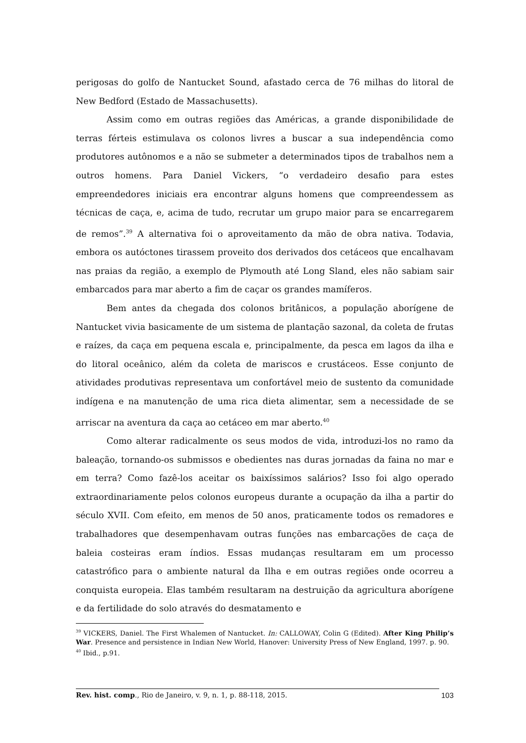perigosas do golfo de Nantucket Sound, afastado cerca de 76 milhas do litoral de New Bedford (Estado de Massachusetts).
Assim como em outras regiões das Américas, a grande disponibilidade de terras férteis estimulava os colonos livres a buscar a sua independência como produtores autônomos e a não se submeter a determinados tipos de trabalhos nem a outros homens. Para Daniel Vickers, “o verdadeiro desafio para estes empreendedores iniciais era encontrar alguns homens que compreendessem as técnicas de caça, e, acima de tudo, recrutar um grupo maior para se encarregarem de remos”.<sup>39</sup> A alternativa foi o aproveitamento da mão de obra nativa. Todavia, embora os autóctones tirassem proveito dos derivados dos cetáceos que encalhavam nas praias da região, a exemplo de Plymouth até Long Sland, eles não sabiam sair embarcados para mar aberto a fim de caçar os grandes mamíferos.
Bem antes da chegada dos colonos britânicos, a população aborígene de Nantucket vivia basicamente de um sistema de plantação sazonal, da coleta de frutas e raízes, da caça em pequena escala e, principalmente, da pesca em lagos da ilha e do litoral oceânico, além da coleta de mariscos e crustáceos. Esse conjunto de atividades produtivas representava um confortável meio de sustento da comunidade indígena e na manutenção de uma rica dieta alimentar, sem a necessidade de se arriscar na aventura da caça ao cetáceo em mar aberto.<sup>40</sup>
Como alterar radicalmente os seus modos de vida, introduzi-los no ramo da baleação, tornando-os submissos e obedientes nas duras jornadas da faina no mar e em terra? Como fazê-los aceitar os baixíssimos salários? Isso foi algo operado extraordinariamente pelos colonos europeus durante a ocupação da ilha a partir do século XVII. Com efeito, em menos de 50 anos, praticamente todos os remadores e trabalhadores que desempenhavam outras funções nas embarcações de caça de baleia costeiras eram índios. Essas mudanças resultaram em um processo catastrófico para o ambiente natural da Ilha e em outras regiões onde ocorreu a conquista europeia. Elas também resultaram na destruição da agricultura aborígene e da fertilidade do solo através do desmatamento e
<sup>39</sup> VICKERS, Daniel. The First Whalemen of Nantucket. In: CALLOWAY, Colin G (Edited). After King Philip’s War. Presence and persistence in Indian New World, Hanover: University Press of New England, 1997. p. 90.
<sup>40</sup> Ibid., p.91.
Rev. hist. comp., Rio de Janeiro, v. 9, n. 1, p. 88-118, 2015. 103